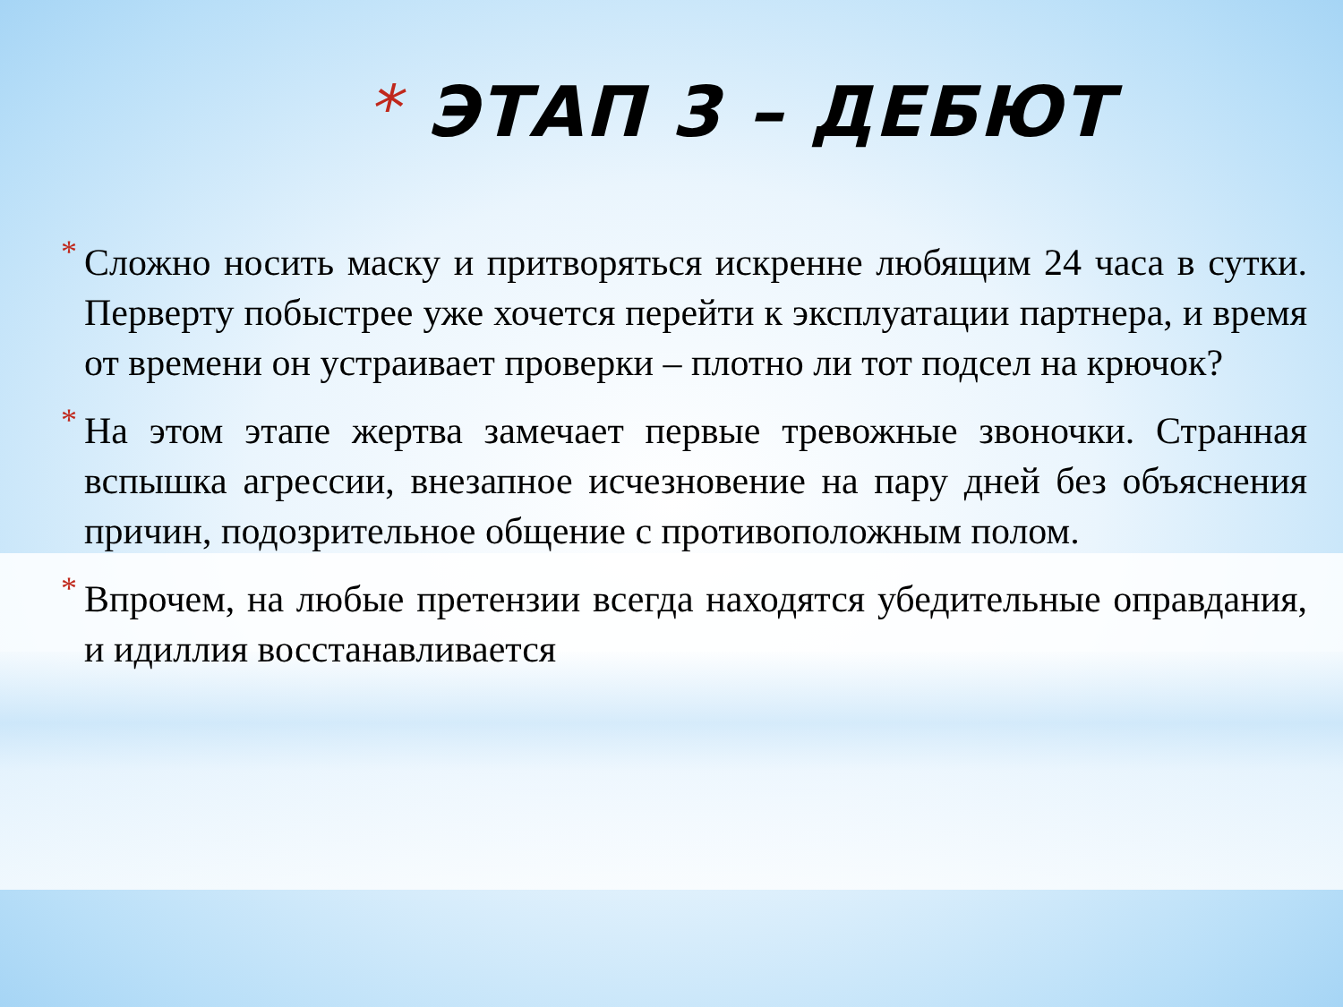* ЭТАП 3 – ДЕБЮТ
* Сложно носить маску и притворяться искренне любящим 24 часа в сутки. Перверту побыстрее уже хочется перейти к эксплуатации партнера, и время от времени он устраивает проверки – плотно ли тот подсел на крючок?
* На этом этапе жертва замечает первые тревожные звоночки. Странная вспышка агрессии, внезапное исчезновение на пару дней без объяснения причин, подозрительное общение с противоположным полом.
* Впрочем, на любые претензии всегда находятся убедительные оправдания, и идиллия восстанавливается